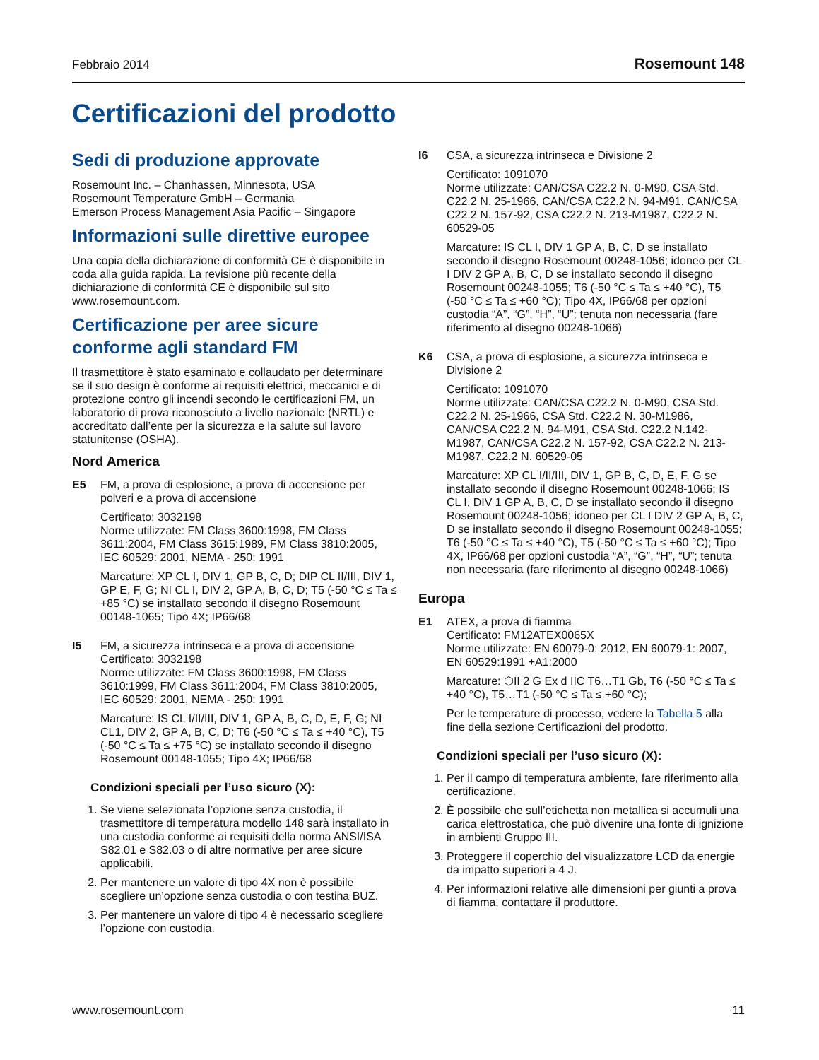Febbraio 2014 Rosemount 148
Certificazioni del prodotto
Sedi di produzione approvate
Rosemount Inc. – Chanhassen, Minnesota, USA
Rosemount Temperature GmbH – Germania
Emerson Process Management Asia Pacific – Singapore
Informazioni sulle direttive europee
Una copia della dichiarazione di conformità CE è disponibile in coda alla guida rapida. La revisione più recente della dichiarazione di conformità CE è disponibile sul sito www.rosemount.com.
Certificazione per aree sicure conforme agli standard FM
Il trasmettitore è stato esaminato e collaudato per determinare se il suo design è conforme ai requisiti elettrici, meccanici e di protezione contro gli incendi secondo le certificazioni FM, un laboratorio di prova riconosciuto a livello nazionale (NRTL) e accreditato dall’ente per la sicurezza e la salute sul lavoro statunitense (OSHA).
Nord America
E5 FM, a prova di esplosione, a prova di accensione per polveri e a prova di accensione
Certificato: 3032198
Norme utilizzate: FM Class 3600:1998, FM Class 3611:2004, FM Class 3615:1989, FM Class 3810:2005, IEC 60529: 2001, NEMA - 250: 1991
Marcature: XP CL I, DIV 1, GP B, C, D; DIP CL II/III, DIV 1, GP E, F, G; NI CL I, DIV 2, GP A, B, C, D; T5 (-50 °C ≤ Ta ≤ +85 °C) se installato secondo il disegno Rosemount 00148-1065; Tipo 4X; IP66/68
I5 FM, a sicurezza intrinseca e a prova di accensione
Certificato: 3032198
Norme utilizzate: FM Class 3600:1998, FM Class 3610:1999, FM Class 3611:2004, FM Class 3810:2005, IEC 60529: 2001, NEMA - 250: 1991
Marcature: IS CL I/II/III, DIV 1, GP A, B, C, D, E, F, G; NI CL1, DIV 2, GP A, B, C, D; T6 (-50 °C ≤ Ta ≤ +40 °C), T5 (-50 °C ≤ Ta ≤ +75 °C) se installato secondo il disegno Rosemount 00148-1055; Tipo 4X; IP66/68
Condizioni speciali per l’uso sicuro (X):
1. Se viene selezionata l’opzione senza custodia, il trasmettitore di temperatura modello 148 sarà installato in una custodia conforme ai requisiti della norma ANSI/ISA S82.01 e S82.03 o di altre normative per aree sicure applicabili.
2. Per mantenere un valore di tipo 4X non è possibile scegliere un’opzione senza custodia o con testina BUZ.
3. Per mantenere un valore di tipo 4 è necessario scegliere l’opzione con custodia.
I6 CSA, a sicurezza intrinseca e Divisione 2
Certificato: 1091070
Norme utilizzate: CAN/CSA C22.2 N. 0-M90, CSA Std. C22.2 N. 25-1966, CAN/CSA C22.2 N. 94-M91, CAN/CSA C22.2 N. 157-92, CSA C22.2 N. 213-M1987, C22.2 N. 60529-05
Marcature: IS CL I, DIV 1 GP A, B, C, D se installato secondo il disegno Rosemount 00248-1056; idoneo per CL I DIV 2 GP A, B, C, D se installato secondo il disegno Rosemount 00248-1055; T6 (-50 °C ≤ Ta ≤ +40 °C), T5 (-50 °C ≤ Ta ≤ +60 °C); Tipo 4X, IP66/68 per opzioni custodia “A”, “G”, “H”, “U”; tenuta non necessaria (fare riferimento al disegno 00248-1066)
K6 CSA, a prova di esplosione, a sicurezza intrinseca e Divisione 2
Certificato: 1091070
Norme utilizzate: CAN/CSA C22.2 N. 0-M90, CSA Std. C22.2 N. 25-1966, CSA Std. C22.2 N. 30-M1986, CAN/CSA C22.2 N. 94-M91, CSA Std. C22.2 N.142-M1987, CAN/CSA C22.2 N. 157-92, CSA C22.2 N. 213-M1987, C22.2 N. 60529-05
Marcature: XP CL I/II/III, DIV 1, GP B, C, D, E, F, G se installato secondo il disegno Rosemount 00248-1066; IS CL I, DIV 1 GP A, B, C, D se installato secondo il disegno Rosemount 00248-1056; idoneo per CL I DIV 2 GP A, B, C, D se installato secondo il disegno Rosemount 00248-1055; T6 (-50 °C ≤ Ta ≤ +40 °C), T5 (-50 °C ≤ Ta ≤ +60 °C); Tipo 4X, IP66/68 per opzioni custodia “A”, “G”, “H”, “U”; tenuta non necessaria (fare riferimento al disegno 00248-1066)
Europa
E1 ATEX, a prova di fiamma
Certificato: FM12ATEX0065X
Norme utilizzate: EN 60079-0: 2012, EN 60079-1: 2007, EN 60529:1991 +A1:2000
Marcature: ⬡II 2 G Ex d IIC T6…T1 Gb, T6 (-50 °C ≤ Ta ≤ +40 °C), T5…T1 (-50 °C ≤ Ta ≤ +60 °C);
Per le temperature di processo, vedere la Tabella 5 alla fine della sezione Certificazioni del prodotto.
Condizioni speciali per l’uso sicuro (X):
1. Per il campo di temperatura ambiente, fare riferimento alla certificazione.
2. È possibile che sull’etichetta non metallica si accumuli una carica elettrostatica, che può divenire una fonte di ignizione in ambienti Gruppo III.
3. Proteggere il coperchio del visualizzatore LCD da energie da impatto superiori a 4 J.
4. Per informazioni relative alle dimensioni per giunti a prova di fiamma, contattare il produttore.
www.rosemount.com 11